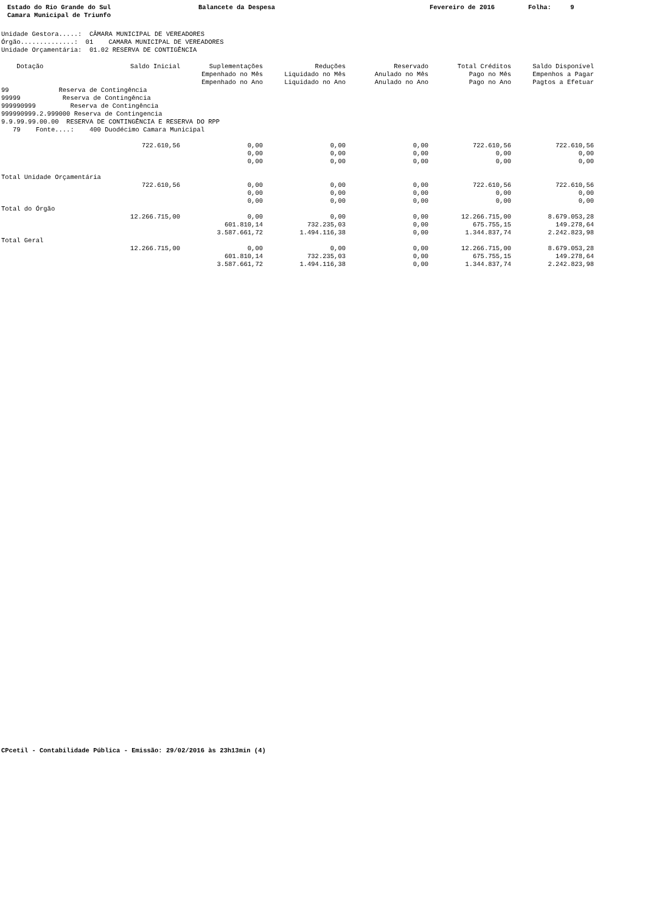Estado do Rio Grande do Sul Camara Municipal de Triunfo
Balancete da Despesa
Fevereiro de 2016
Folha: 9
Unidade Gestora.....:  CÂMARA MUNICIPAL DE VEREADORES
Órgão..............:  01    CAMARA MUNICIPAL DE VEREADORES
Unidade Orçamentária:  01.02 RESERVA DE CONTIGÊNCIA
| Dotação | Saldo Inicial | Suplementações Empenhado no Mês Empenhado no Ano | Reduções Liquidado no Mês Liquidado no Ano | Reservado Anulado no Mês Anulado no Ano | Total Créditos Pago no Mês Pago no Ano | Saldo Disponível Empenhos a Pagar Pagtos a Efetuar |
| --- | --- | --- | --- | --- | --- | --- |
| 99 Reserva de Contingência 99999 Reserva de Contingência 999990999 Reserva de Contingência 999990999.2.999000 Reserva de Contingencia 9.9.99.99.00.00 RESERVA DE CONTINGÊNCIA E RESERVA DO RPP 79 Fonte....: 400 Duodécimo Camara Municipal | | | | | | |
| | 722.610,56 | 0,00 0,00 0,00 | 0,00 0,00 0,00 | 0,00 0,00 0,00 | 722.610,56 0,00 0,00 | 722.610,56 0,00 0,00 |
| Total Unidade Orçamentária | | | | | | |
| | 722.610,56 | 0,00 0,00 0,00 | 0,00 0,00 0,00 | 0,00 0,00 0,00 | 722.610,56 0,00 0,00 | 722.610,56 0,00 0,00 |
| Total do Órgão | | | | | | |
| | 12.266.715,00 | 0,00 601.810,14 3.587.661,72 | 0,00 732.235,03 1.494.116,38 | 0,00 0,00 0,00 | 12.266.715,00 675.755,15 1.344.837,74 | 8.679.053,28 149.278,64 2.242.823,98 |
| Total Geral | | | | | | |
| | 12.266.715,00 | 0,00 601.810,14 3.587.661,72 | 0,00 732.235,03 1.494.116,38 | 0,00 0,00 0,00 | 12.266.715,00 675.755,15 1.344.837,74 | 8.679.053,28 149.278,64 2.242.823,98 |
CPcetil - Contabilidade Pública - Emissão: 29/02/2016 às 23h13min (4)